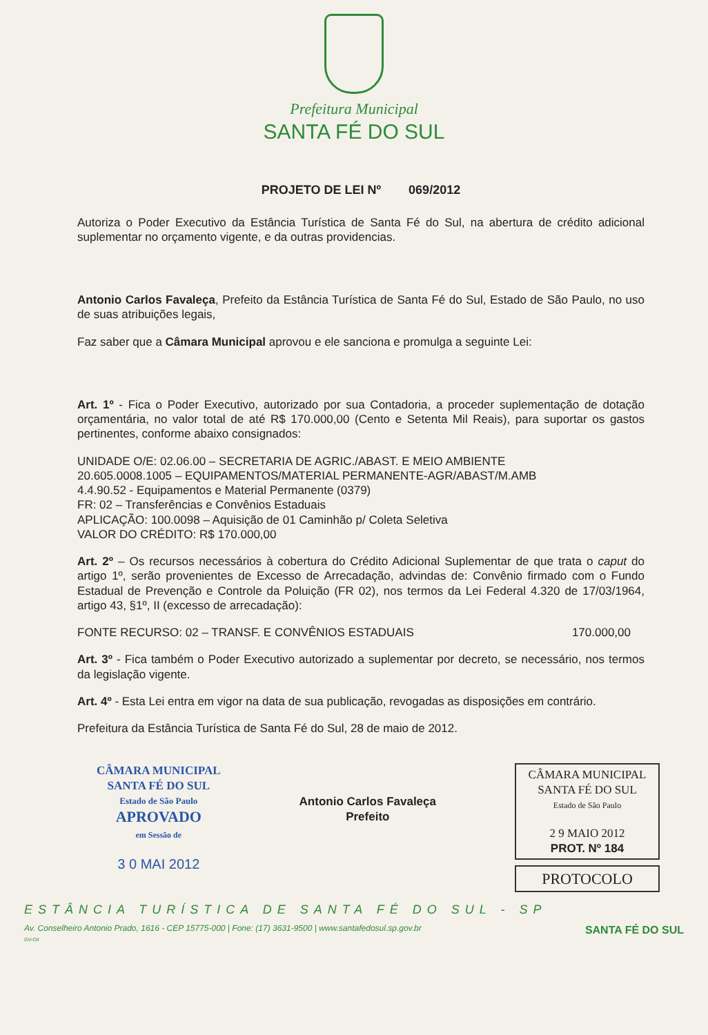Prefeitura Municipal
SANTA FÉ DO SUL
PROJETO DE LEI Nº 069/2012
Autoriza o Poder Executivo da Estância Turística de Santa Fé do Sul, na abertura de crédito adicional suplementar no orçamento vigente, e da outras providencias.
Antonio Carlos Favaleça, Prefeito da Estância Turística de Santa Fé do Sul, Estado de São Paulo, no uso de suas atribuições legais,
Faz saber que a Câmara Municipal aprovou e ele sanciona e promulga a seguinte Lei:
Art. 1º - Fica o Poder Executivo, autorizado por sua Contadoria, a proceder suplementação de dotação orçamentária, no valor total de até R$ 170.000,00 (Cento e Setenta Mil Reais), para suportar os gastos pertinentes, conforme abaixo consignados:
UNIDADE O/E: 02.06.00 – SECRETARIA DE AGRIC./ABAST. E MEIO AMBIENTE
20.605.0008.1005 – EQUIPAMENTOS/MATERIAL PERMANENTE-AGR/ABAST/M.AMB
4.4.90.52 - Equipamentos e Material Permanente (0379)
FR: 02 – Transferências e Convênios Estaduais
APLICAÇÃO: 100.0098 – Aquisição de 01 Caminhão p/ Coleta Seletiva
VALOR DO CRÉDITO: R$ 170.000,00
Art. 2º – Os recursos necessários à cobertura do Crédito Adicional Suplementar de que trata o caput do artigo 1º, serão provenientes de Excesso de Arrecadação, advindas de: Convênio firmado com o Fundo Estadual de Prevenção e Controle da Poluição (FR 02), nos termos da Lei Federal 4.320 de 17/03/1964, artigo 43, §1º, II (excesso de arrecadação):
FONTE RECURSO: 02 – TRANSF. E CONVÊNIOS ESTADUAIS 170.000,00
Art. 3º - Fica também o Poder Executivo autorizado a suplementar por decreto, se necessário, nos termos da legislação vigente.
Art. 4º - Esta Lei entra em vigor na data de sua publicação, revogadas as disposições em contrário.
Prefeitura da Estância Turística de Santa Fé do Sul, 28 de maio de 2012.
CÂMARA MUNICIPAL
SANTA FÉ DO SUL
Estado de São Paulo
APROVADO
em Sessão de
3 0 MAI 2012
Antonio Carlos Favaleça
Prefeito
CÂMARA MUNICIPAL
SANTA FÉ DO SUL
Estado de São Paulo
2 9 MAIO 2012
PROT. Nº 184
PROTOCOLO
ESTÂNCIA TURÍSTICA DE SANTA FÉ DO SUL - SP
Av. Conselheiro Antonio Prado, 1616 - CEP 15775-000 | Fone: (17) 3631-9500 | www.santafedosul.sp.gov.br SANTA FÉ DO SUL
GV-OII